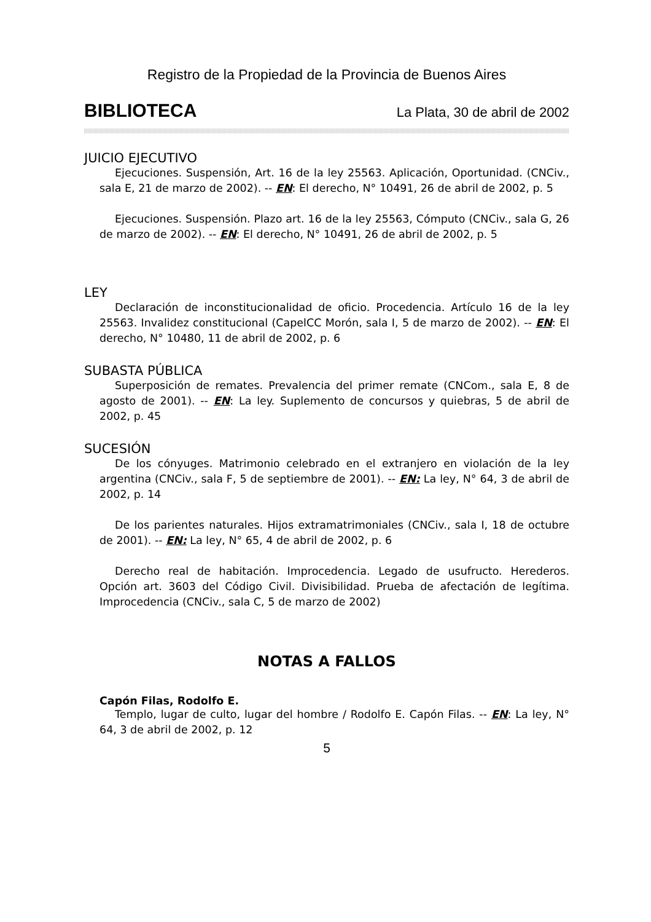Registro de la Propiedad de la Provincia de Buenos Aires
BIBLIOTECA La Plata, 30 de abril de 2002
JUICIO EJECUTIVO
Ejecuciones. Suspensión, Art. 16 de la ley 25563. Aplicación, Oportunidad. (CNCiv., sala E, 21 de marzo de 2002). -- EN: El derecho, N° 10491, 26 de abril de 2002, p. 5
Ejecuciones. Suspensión. Plazo art. 16 de la ley 25563, Cómputo (CNCiv., sala G, 26 de marzo de 2002). -- EN: El derecho, N° 10491, 26 de abril de 2002, p. 5
LEY
Declaración de inconstitucionalidad de oficio. Procedencia. Artículo 16 de la ley 25563. Invalidez constitucional (CapelCC Morón, sala I, 5 de marzo de 2002). -- EN: El derecho, N° 10480, 11 de abril de 2002, p. 6
SUBASTA PÚBLICA
Superposición de remates. Prevalencia del primer remate (CNCom., sala E, 8 de agosto de 2001). -- EN: La ley. Suplemento de concursos y quiebras, 5 de abril de 2002, p. 45
SUCESIÓN
De los cónyuges. Matrimonio celebrado en el extranjero en violación de la ley argentina (CNCiv., sala F, 5 de septiembre de 2001). -- EN: La ley, N° 64, 3 de abril de 2002, p. 14
De los parientes naturales. Hijos extramatrimoniales (CNCiv., sala I, 18 de octubre de 2001). -- EN: La ley, N° 65, 4 de abril de 2002, p. 6
Derecho real de habitación. Improcedencia. Legado de usufructo. Herederos. Opción art. 3603 del Código Civil. Divisibilidad. Prueba de afectación de legítima. Improcedencia (CNCiv., sala C, 5 de marzo de 2002)
NOTAS A FALLOS
Capón Filas, Rodolfo E.
Templo, lugar de culto, lugar del hombre / Rodolfo E. Capón Filas. -- EN: La ley, N° 64, 3 de abril de 2002, p. 12
5